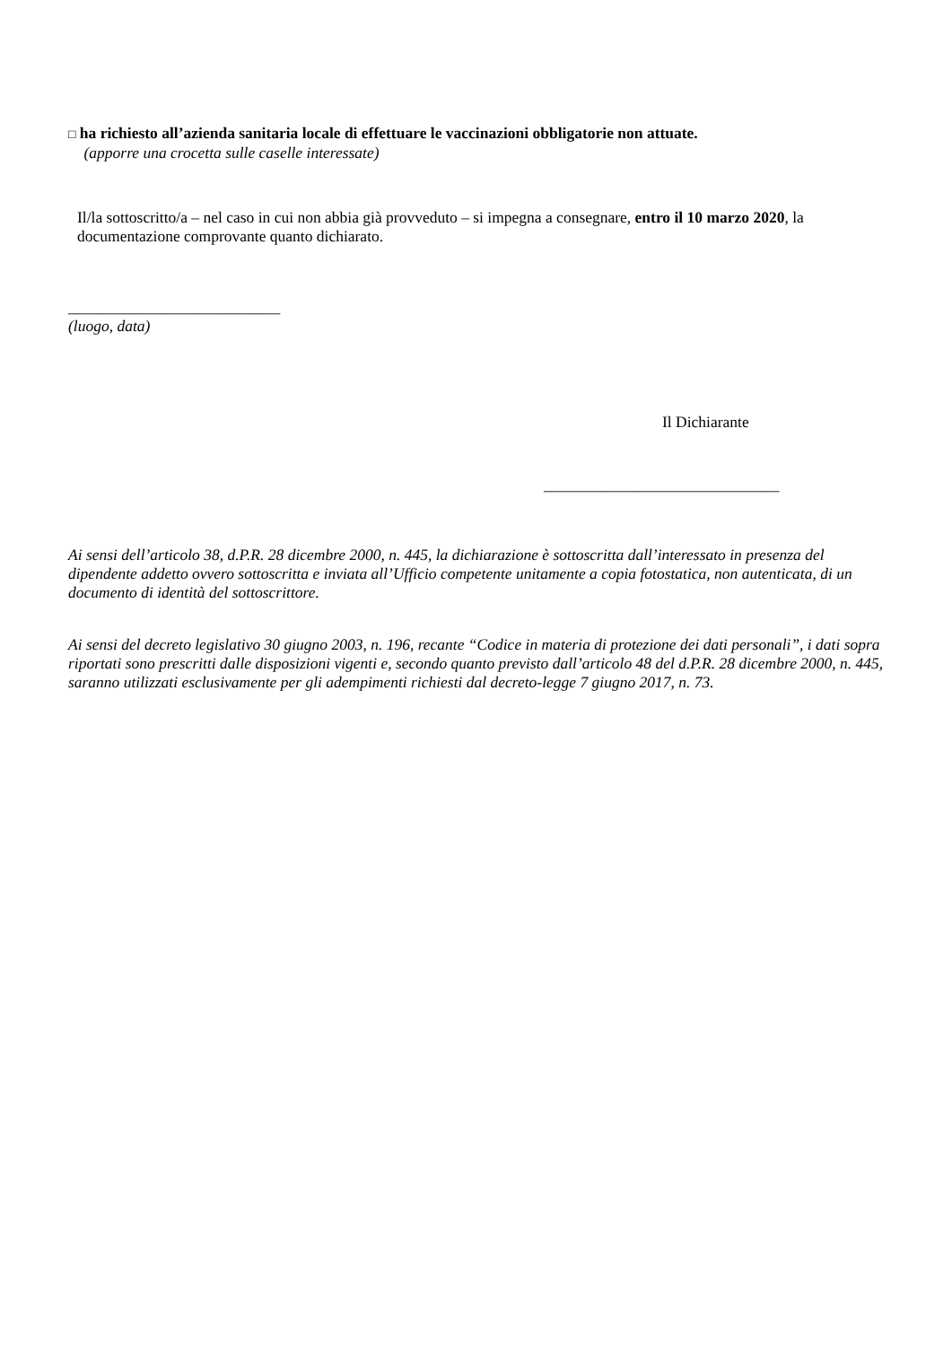□ ha richiesto all’azienda sanitaria locale di effettuare le vaccinazioni obbligatorie non attuate.
(apporre una crocetta sulle caselle interessate)
Il/la sottoscritto/a – nel caso in cui non abbia già provveduto – si impegna a consegnare, entro il 10 marzo 2020, la documentazione comprovante quanto dichiarato.
___________________________
(luogo, data)
Il Dichiarante
______________________________
Ai sensi dell’articolo 38, d.P.R. 28 dicembre 2000, n. 445, la dichiarazione è sottoscritta dall’interessato in presenza del dipendente addetto ovvero sottoscritta e inviata all’Ufficio competente unitamente a copia fotostatica, non autenticata, di un documento di identità del sottoscrittore.
Ai sensi del decreto legislativo 30 giugno 2003, n. 196, recante “Codice in materia di protezione dei dati personali”, i dati sopra riportati sono prescritti dalle disposizioni vigenti e, secondo quanto previsto dall’articolo 48 del d.P.R. 28 dicembre 2000, n. 445, saranno utilizzati esclusivamente per gli adempimenti richiesti dal decreto-legge 7 giugno 2017, n. 73.